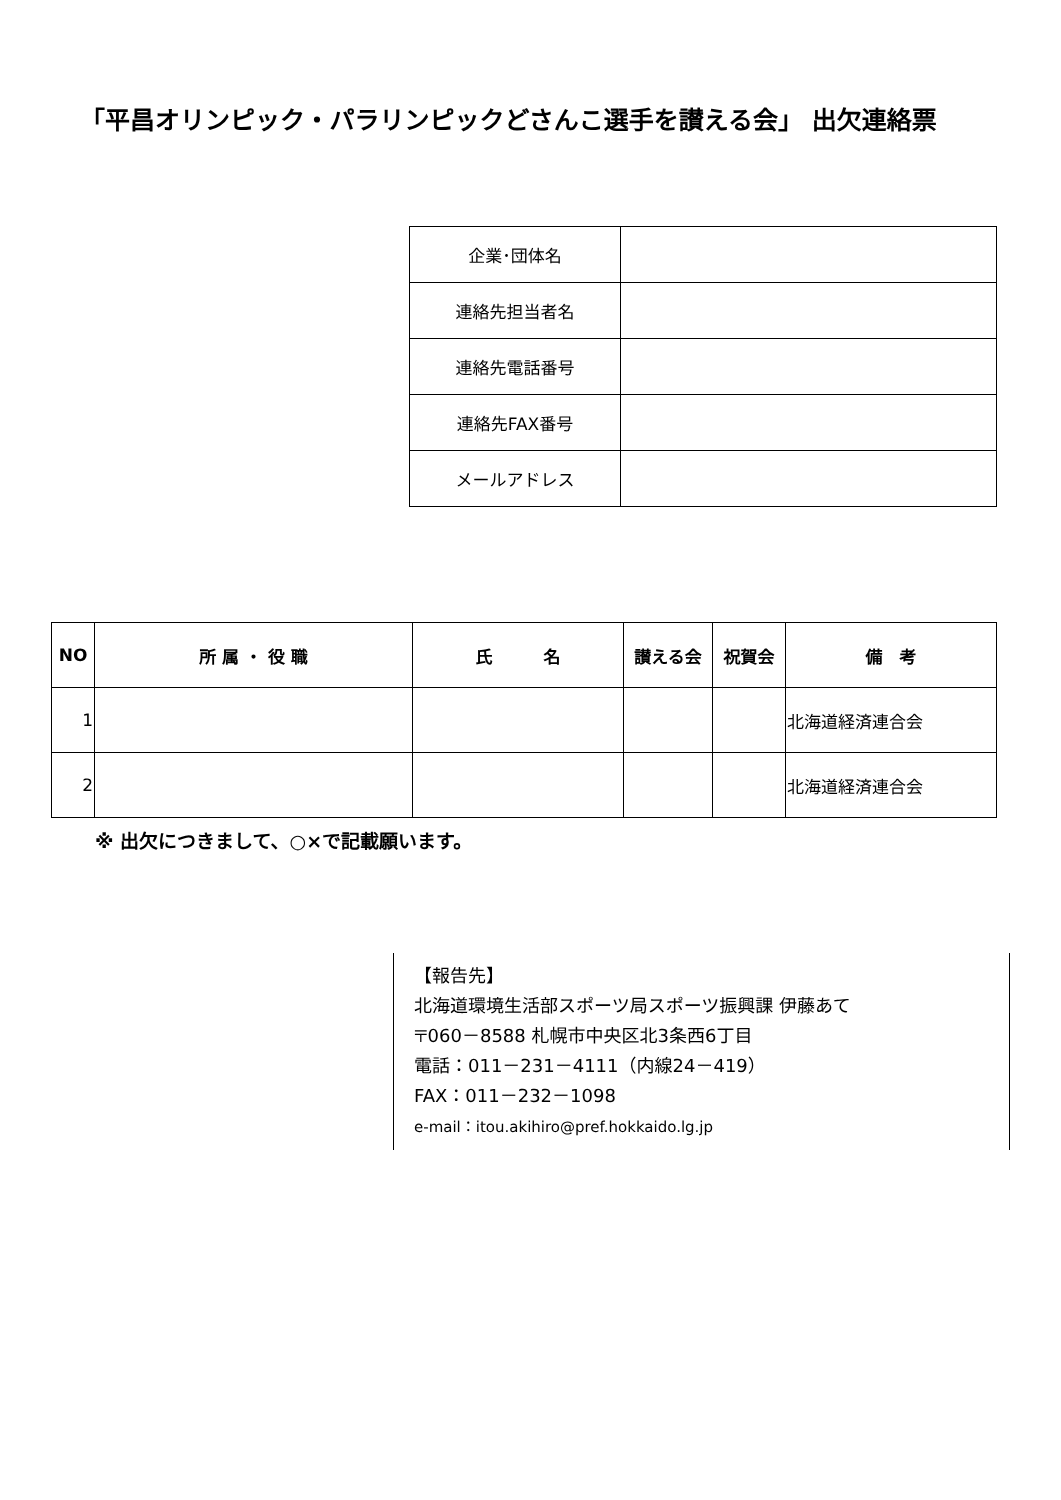「平昌オリンピック・パラリンピックどさんこ選手を讃える会」 出欠連絡票
| 企業･団体名 | |
| 連絡先担当者名 | |
| 連絡先電話番号 | |
| 連絡先FAX番号 | |
| メールアドレス | |
| NO | 所 属 ・ 役 職 | 氏 名 | 讃える会 | 祝賀会 | 備 考 |
| --- | --- | --- | --- | --- | --- |
| 1 | | | | | 北海道経済連合会 |
| 2 | | | | | 北海道経済連合会 |
※ 出欠につきまして、○×で記載願います。
【報告先】
北海道環境生活部スポーツ局スポーツ振興課 伊藤あて
〒060－8588 札幌市中央区北3条西6丁目
電話：011－231－4111（内線24－419）
FAX：011－232－1098
e-mail：itou.akihiro@pref.hokkaido.lg.jp